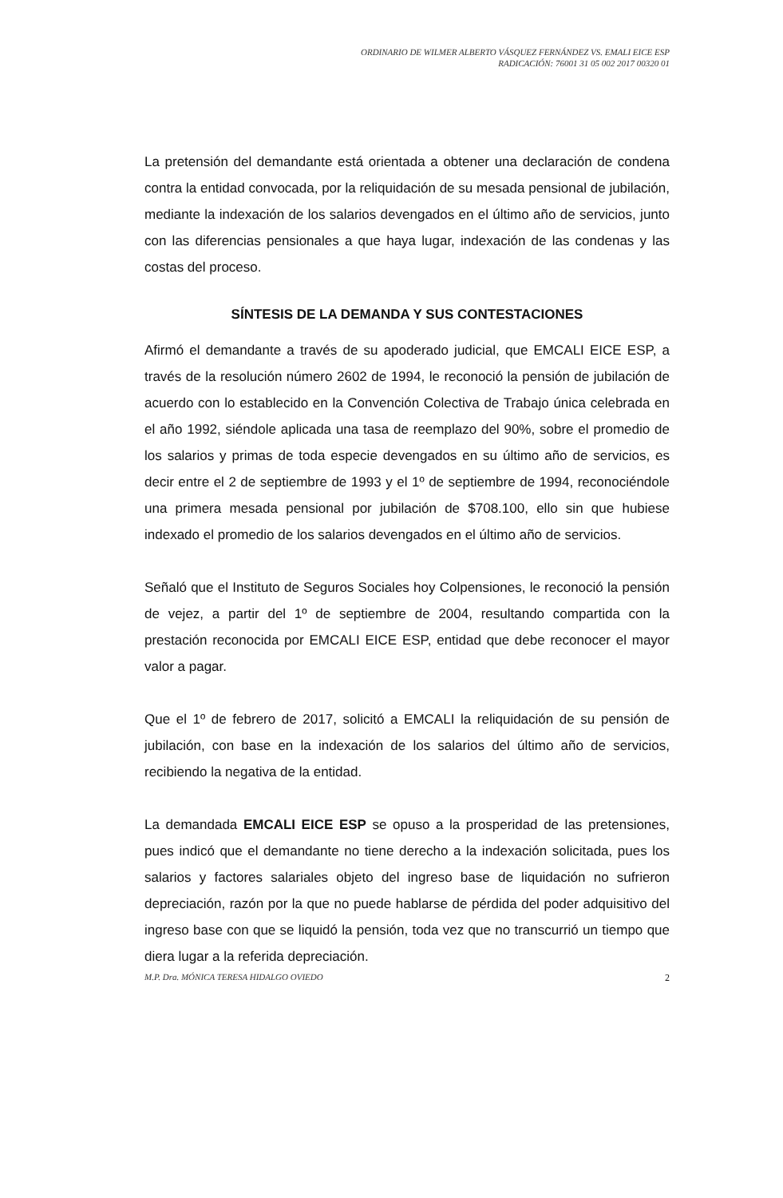ORDINARIO DE WILMER ALBERTO VÁSQUEZ FERNÁNDEZ VS. EMALI EICE ESP
RADICACIÓN: 76001 31 05 002 2017 00320 01
La pretensión del demandante está orientada a obtener una declaración de condena contra la entidad convocada, por la reliquidación de su mesada pensional de jubilación, mediante la indexación de los salarios devengados en el último año de servicios, junto con las diferencias pensionales a que haya lugar, indexación de las condenas y las costas del proceso.
SÍNTESIS DE LA DEMANDA Y SUS CONTESTACIONES
Afirmó el demandante a través de su apoderado judicial, que EMCALI EICE ESP, a través de la resolución número 2602 de 1994, le reconoció la pensión de jubilación de acuerdo con lo establecido en la Convención Colectiva de Trabajo única celebrada en el año 1992, siéndole aplicada una tasa de reemplazo del 90%, sobre el promedio de los salarios y primas de toda especie devengados en su último año de servicios, es decir entre el 2 de septiembre de 1993 y el 1º de septiembre de 1994, reconociéndole una primera mesada pensional por jubilación de $708.100, ello sin que hubiese indexado el promedio de los salarios devengados en el último año de servicios.
Señaló que el Instituto de Seguros Sociales hoy Colpensiones, le reconoció la pensión de vejez, a partir del 1º de septiembre de 2004, resultando compartida con la prestación reconocida por EMCALI EICE ESP, entidad que debe reconocer el mayor valor a pagar.
Que el 1º de febrero de 2017, solicitó a EMCALI la reliquidación de su pensión de jubilación, con base en la indexación de los salarios del último año de servicios, recibiendo la negativa de la entidad.
La demandada EMCALI EICE ESP se opuso a la prosperidad de las pretensiones, pues indicó que el demandante no tiene derecho a la indexación solicitada, pues los salarios y factores salariales objeto del ingreso base de liquidación no sufrieron depreciación, razón por la que no puede hablarse de pérdida del poder adquisitivo del ingreso base con que se liquidó la pensión, toda vez que no transcurrió un tiempo que diera lugar a la referida depreciación.
M.P. Dra. MÓNICA TERESA HIDALGO OVIEDO 2